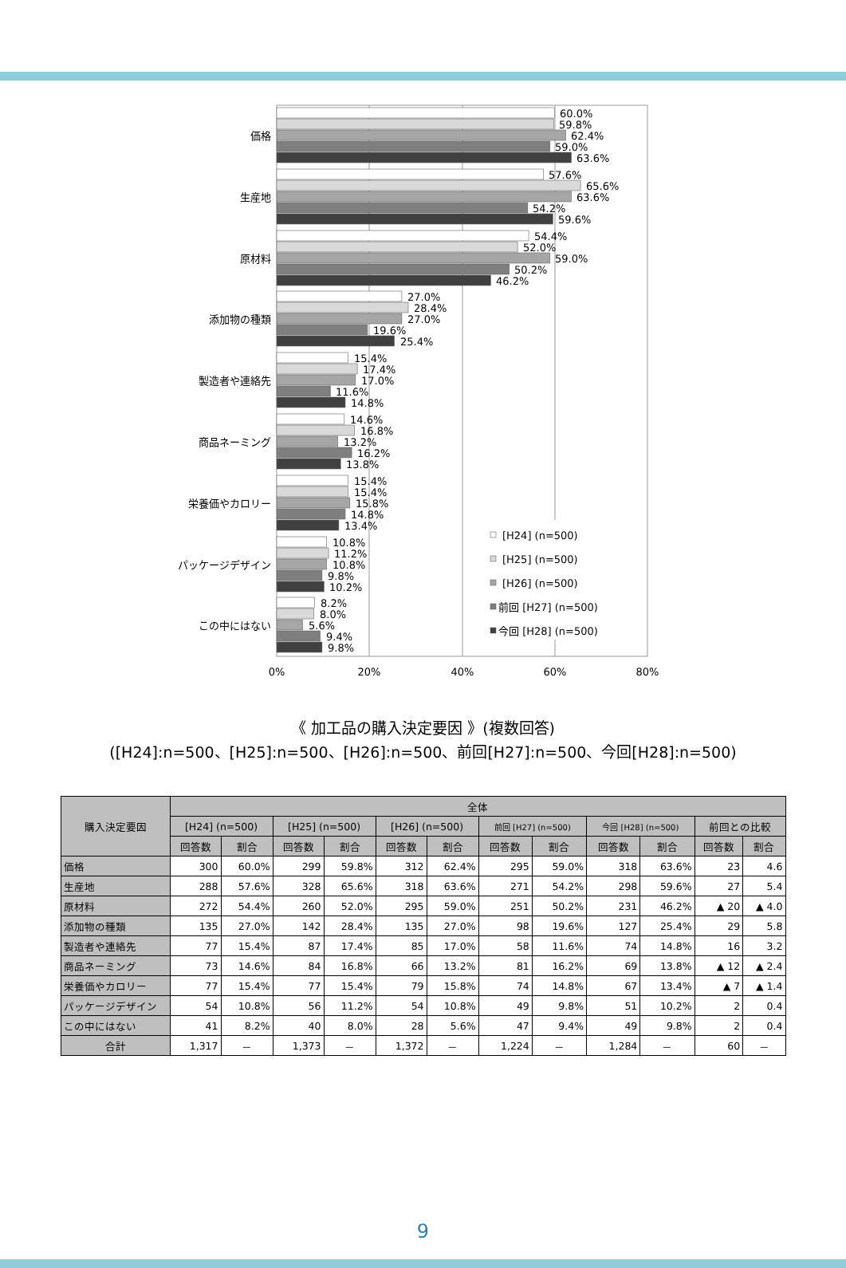価格
60.0%
59.8%
62.4%
59.0%
63.6%
生産地
57.6%
65.6%
63.6%
54.2%
59.6%
原材料
54.4%
52.0%
59.0%
50.2%
46.2%
添加物の種類
27.0%
28.4%
27.0%
19.6%
25.4%
製造者や連絡先
15.4%
17.4%
17.0%
11.6%
14.8%
商品ネーミング
14.6%
16.8%
13.2%
16.2%
13.8%
栄養価やカロリー
15.4%
15.4%
15.8%
14.8%
13.4%
パッケージデザイン
10.8%
11.2%
10.8%
9.8%
10.2%
この中にはない
8.2%
8.0%
5.6%
9.4%
9.8%
[H24] (n=500)
[H25] (n=500)
[H26] (n=500)
前回 [H27] (n=500)
今回 [H28] (n=500)
0%
20%
40%
60%
80%
《 加工品の購入決定要因 》(複数回答)
([H24]:n=500、[H25]:n=500、[H26]:n=500、前回[H27]:n=500、今回[H28]:n=500)
| 購入決定要因 | 全体 | | | | | | | | | | | |
| --- | --- | --- | --- | --- | --- | --- | --- | --- | --- | --- | --- | --- |
| | [H24] (n=500) | | [H25] (n=500) | | [H26] (n=500) | | 前回 [H27] (n=500) | | 今回 [H28] (n=500) | | 前回との比較 | |
| | 回答数 | 割合 | 回答数 | 割合 | 回答数 | 割合 | 回答数 | 割合 | 回答数 | 割合 | 回答数 | 割合 |
| 価格 | 300 | 60.0% | 299 | 59.8% | 312 | 62.4% | 295 | 59.0% | 318 | 63.6% | 23 | 4.6 |
| 生産地 | 288 | 57.6% | 328 | 65.6% | 318 | 63.6% | 271 | 54.2% | 298 | 59.6% | 27 | 5.4 |
| 原材料 | 272 | 54.4% | 260 | 52.0% | 295 | 59.0% | 251 | 50.2% | 231 | 46.2% | ▲ 20 | ▲ 4.0 |
| 添加物の種類 | 135 | 27.0% | 142 | 28.4% | 135 | 27.0% | 98 | 19.6% | 127 | 25.4% | 29 | 5.8 |
| 製造者や連絡先 | 77 | 15.4% | 87 | 17.4% | 85 | 17.0% | 58 | 11.6% | 74 | 14.8% | 16 | 3.2 |
| 商品ネーミング | 73 | 14.6% | 84 | 16.8% | 66 | 13.2% | 81 | 16.2% | 69 | 13.8% | ▲ 12 | ▲ 2.4 |
| 栄養価やカロリー | 77 | 15.4% | 77 | 15.4% | 79 | 15.8% | 74 | 14.8% | 67 | 13.4% | ▲ 7 | ▲ 1.4 |
| パッケージデザイン | 54 | 10.8% | 56 | 11.2% | 54 | 10.8% | 49 | 9.8% | 51 | 10.2% | 2 | 0.4 |
| この中にはない | 41 | 8.2% | 40 | 8.0% | 28 | 5.6% | 47 | 9.4% | 49 | 9.8% | 2 | 0.4 |
| 合計 | 1,317 | － | 1,373 | － | 1,372 | － | 1,224 | － | 1,284 | － | 60 | － |
9